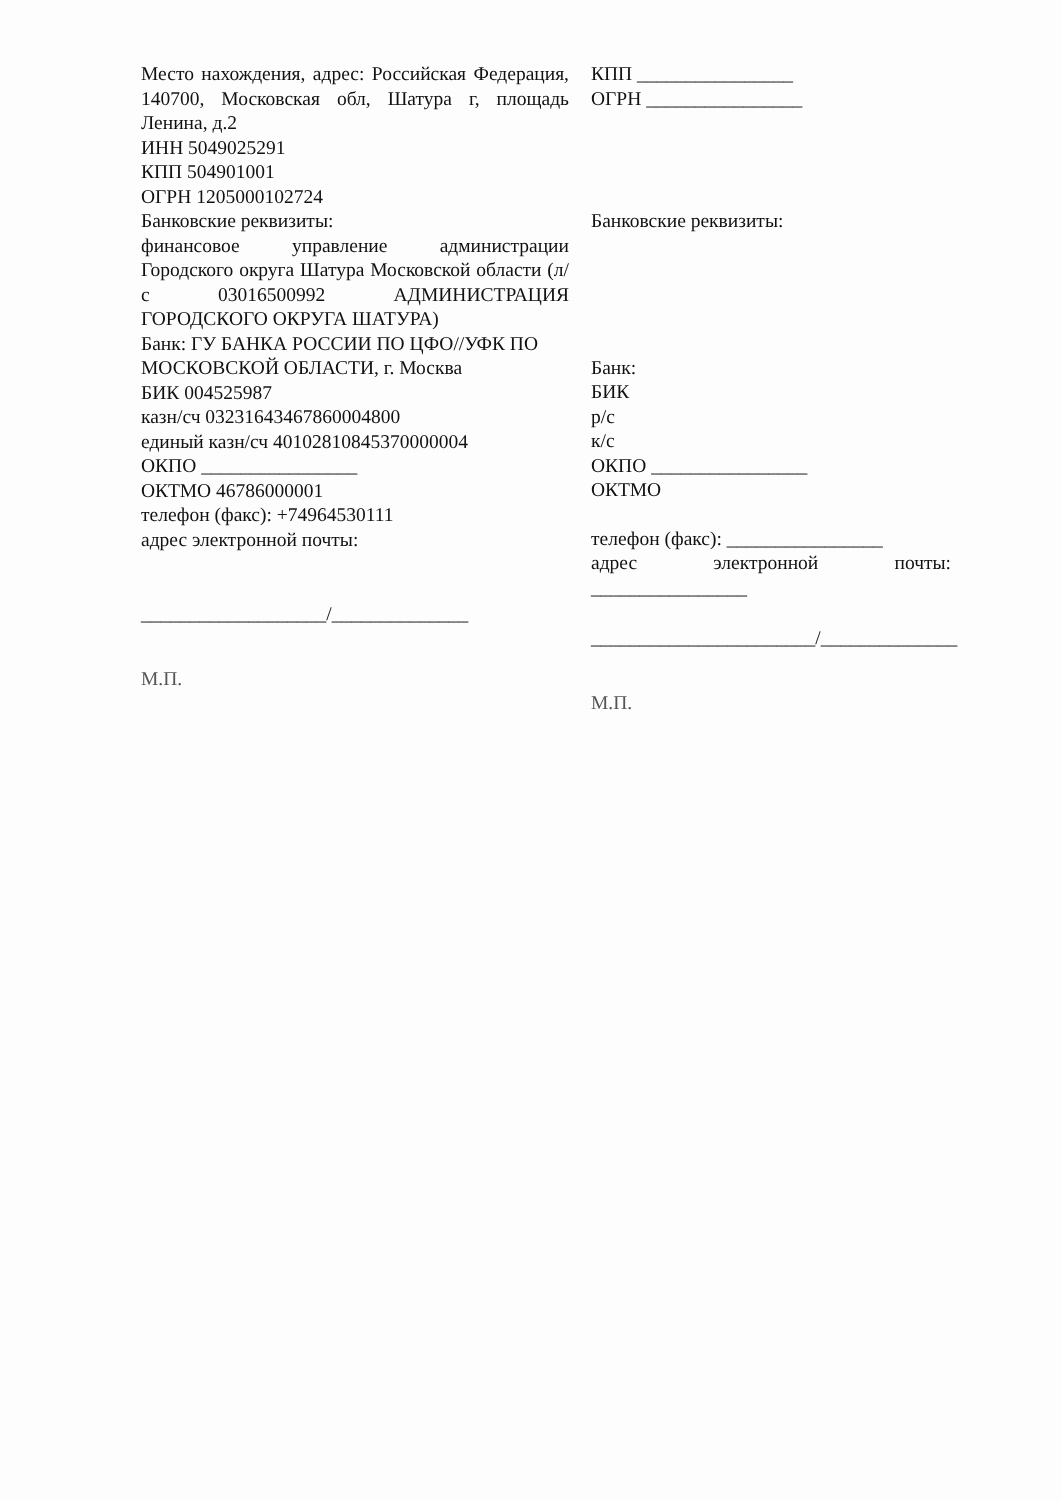Место нахождения, адрес: Российская Федерация, 140700, Московская обл, Шатура г, площадь Ленина, д.2
ИНН 5049025291
КПП 504901001
ОГРН 1205000102724
Банковские реквизиты:
финансовое управление администрации Городского округа Шатура Московской области (л/с 03016500992 АДМИНИСТРАЦИЯ ГОРОДСКОГО ОКРУГА ШАТУРА)
Банк: ГУ БАНКА РОССИИ ПО ЦФО//УФК ПО МОСКОВСКОЙ ОБЛАСТИ, г. Москва
БИК 004525987
казн/сч 03231643467860004800
единый казн/сч 40102810845370000004
ОКПО ________________
ОКТМО 46786000001
телефон (факс): +74964530111
адрес электронной почты:
___________________/______________
М.П.
КПП ________________
ОГРН ________________
Банковские реквизиты:
Банк:
БИК
р/с
к/с
ОКПО ________________
ОКТМО
телефон (факс): ________________
адрес электронной почты: ________________
_______________________/______________
М.П.